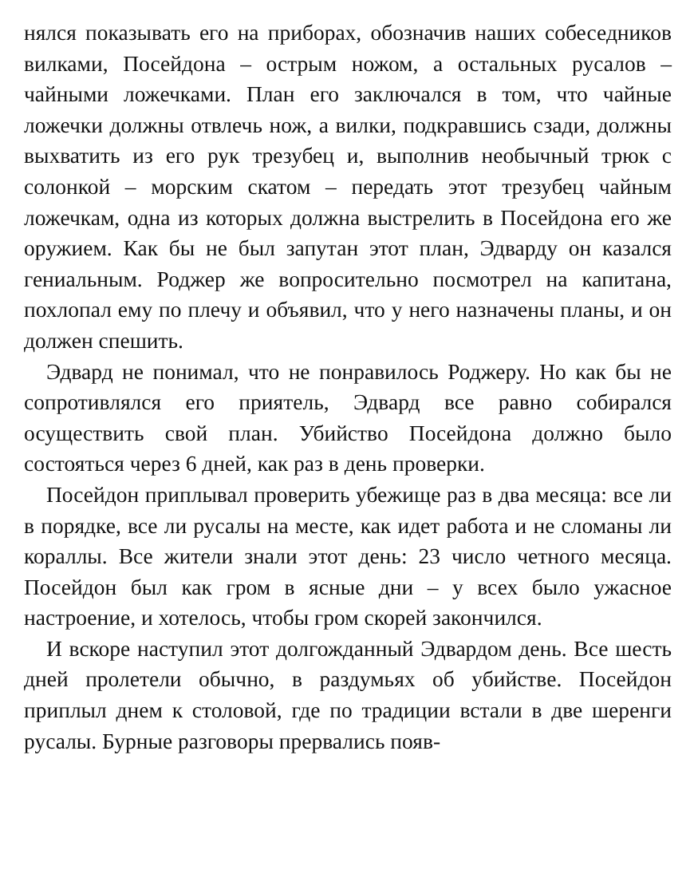нялся показывать его на приборах, обозначив наших собеседников вилками, Посейдона – острым ножом, а остальных русалов – чайными ложечками. План его заключался в том, что чайные ложечки должны отвлечь нож, а вилки, подкравшись сзади, должны выхватить из его рук трезубец и, выполнив необычный трюк с солонкой – морским скатом – передать этот трезубец чайным ложечкам, одна из которых должна выстрелить в Посейдона его же оружием. Как бы не был запутан этот план, Эдварду он казался гениальным. Роджер же вопросительно посмотрел на капитана, похлопал ему по плечу и объявил, что у него назначены планы, и он должен спешить.
Эдвард не понимал, что не понравилось Роджеру. Но как бы не сопротивлялся его приятель, Эдвард все равно собирался осуществить свой план. Убийство Посейдона должно было состояться через 6 дней, как раз в день проверки.
Посейдон приплывал проверить убежище раз в два месяца: все ли в порядке, все ли русалы на месте, как идет работа и не сломаны ли кораллы. Все жители знали этот день: 23 число четного месяца. Посейдон был как гром в ясные дни – у всех было ужасное настроение, и хотелось, чтобы гром скорей закончился.
И вскоре наступил этот долгожданный Эдвардом день. Все шесть дней пролетели обычно, в раздумьях об убийстве. Посейдон приплыл днем к столовой, где по традиции встали в две шеренги русалы. Бурные разговоры прервались появ-